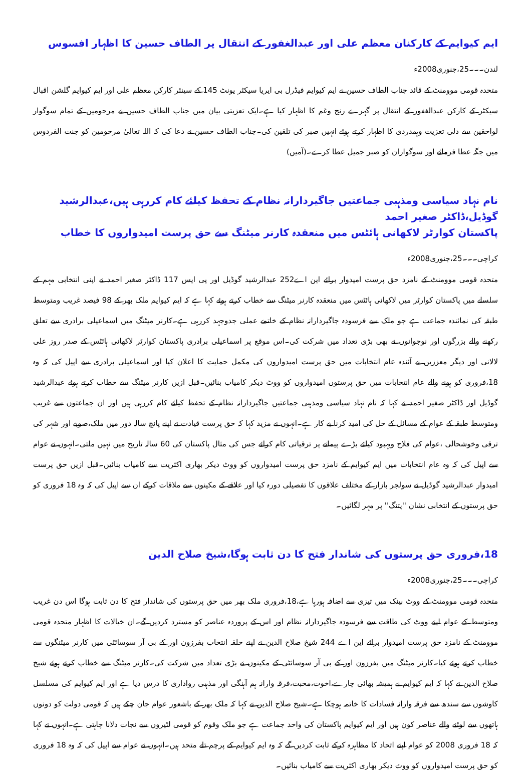ایم کیوایم کے کارکنان معظم علی اور عبدالغفور کے انتقال پر الطاف حسین کا اظہار افسوس
لندن۔۔۔25،جنوری2008ء
متحدہ قومی موومنٹ کے قائد جناب الطاف حسین نے ایم کیوایم فیڈرل بی ایریا سیکٹر یونٹ 145 کے سینئر کارکن معظم علی اور ایم کیوایم گلشن اقبال سیکٹر کے کارکن عبدالغفور کے انتقال پر گہرے رنج وغم کا اظہار کیا ہے۔ایک تعزیتی بیان میں جناب الطاف حسین نے مرحومین کے تمام سوگوار لواحقین سے دلی تعزیت وہمدردی کا اظہار کرتے ہوئے انہیں صبر کی تلقین کی۔جناب الطاف حسین نے دعا کی کہ اللہ تعالیٰ مرحومین کو جنت الفردوس میں جگہ عطا فرمائے اور سوگواران کو صبر جمیل عطا کرے۔(آمین)
نام نہاد سیاسی ومذہبی جماعتیں جاگیردارانہ نظام کے تحفظ کیلئے کام کررہی ہیں،عبدالرشید گوڈیل،ڈاکٹر صغیر احمد
پاکستان کوارٹر لاکھانی ہائٹس میں منعقدہ کارنر میٹنگ سے حق پرست امیدواروں کا خطاب
کراچی۔۔۔25،جنوری2008ء
متحدہ قومی موومنٹ کے نامزد حق پرست امیدوار برائے این اے252 عبدالرشید گوڈیل اور پی ایس 117 ڈاکٹر صغیر احمد نے اپنی انتخابی مہم کے سلسلے میں پاکستان کوارٹر میں لاکھانی ہائٹس میں منعقدہ کارنر میٹنگ سے خطاب کرتے ہوئے کہا ہے کہ ایم کیوایم ملک بھر کے 98 فیصد غریب ومتوسط طبقہ کی نمائندہ جماعت ہے جو ملک سے فرسودہ جاگیردارانہ نظام کے خاتمے عملی جدوجہد کررہی ہے۔کارنر میٹنگ میں اسماعیلی برادری سے تعلق رکھنے والے بزرگوں اور نوجوانوں نے بھی بڑی تعداد میں شرکت کی۔اس موقع پر اسماعیلی برادری پاکستان کوارٹر لاکھانی ہائٹس کے صدر روز علی لالانی اور دیگر معززین نے آئندہ عام انتخابات میں حق پرست امیدواروں کی مکمل حمایت کا اعلان کیا اور اسماعیلی برادری سے اپیل کی کہ وہ 18،فروری کو ہونے والے عام انتخابات میں حق پرستوں امیدواروں کو ووٹ دیکر کامیاب بنائیں۔قبل ازیں کارنر میٹنگ سے خطاب کرتے ہوئے عبدالرشید گوڈیل اور ڈاکٹر صغیر احمد نے کہا کہ نام نہاد سیاسی ومذہبی جماعتیں جاگیردارانہ نظام کے تحفظ کیلئے کام کررہی ہیں اور ان جماعتوں سے غریب ومتوسط طبقہ کے عوام کے مسائل کے حل کی امید کرنا بے کار ہے۔انہوں نے مزید کہا کہ حق پرست قیادت نے اپنے پانچ سالہ دور میں ملک،صوبے اور شہر کی ترقی وخوشحالی ،عوام کی فلاح وبہبود کیلئے بڑے پیمانے پر ترقیاتی کام کرائے جس کی مثال پاکستان کی 60 سالہ تاریخ میں نہیں ملتی۔انہوں نے عوام سے اپیل کی کہ وہ عام انتخابات میں ایم کیوایم کے نامزد حق پرست امیدواروں کو ووٹ دیکر بھاری اکثریت سے کامیاب بنائیں۔قبل ازیں حق پرست امیدوار عبدالرشید گوڈیل نے سولجر بازار کے مختلف علاقوں کا تفصیلی دورہ کیا اور علاقے کے مکینوں سے ملاقات کرکے ان سے اپیل کی کہ وہ 18 فروری کو حق پرستوں کے انتخابی نشان ''پتنگ'' پر مہر لگائیں۔
18،فروری حق پرستوں کی شاندار فتح کا دن ثابت ہوگا،شیخ صلاح الدین
کراچی۔۔۔25،جنوری2008ء
متحدہ قومی موومنٹ کے ووٹ بینک میں تیزی سے اضافہ ہورہا ہے،18،فروری ملک بھر میں حق پرستوں کی شاندار فتح کا دن ثابت ہوگا اس دن غریب ومتوسط کے عوام اپنے ووٹ کی طاقت سے فرسودہ جاگیردارانہ نظام اور اس کے پروردہ عناصر کو مسترد کردیں گے۔ان خیالات کا اظہار متحدہ قومی موومنٹ کے نامزد حق پرست امیدوار برائے این اے 244 شیخ صلاح الدین نے اپنے حلقہ انتخاب بفرزون اور کے بی آر سوسائٹی میں کارنر میٹنگوں سے خطاب کرتے ہوئے کیا۔کارنر میٹنگ میں بفرزون اور کے بی آر سوسائٹی کے مکینوں نے بڑی تعداد میں شرکت کی۔کارنر میٹنگ سے خطاب کرتے ہوئے شیخ صلاح الدین نے کہا کہ ایم کیوایم نے ہمیشہ بھائی چارے،اخوت،محبت،فرقہ وارانہ ہم آہنگی اور مذہبی رواداری کا درس دیا ہے اور ایم کیوایم کی مسلسل کاوشوں سے سندھ سے فرقہ وارانہ فسادات کا خاتمہ ہوچکا ہے۔شیخ صلاح الدین نے کہا کہ ملک بھر کے باشعور عوام جان چکے ہیں کہ قومی دولت کو دونوں ہاتھوں سے لوٹنے والے عناصر کون ہیں اور ایم کیوایم پاکستان کی واحد جماعت ہے جو ملک وقوم کو قومی لٹیروں سے نجات دلانا چاہتی ہے۔انہوں نے کہا کہ 18 فروری 2008 کو عوام اپنے اتحاد کا مظاہرہ کرکے ثابت کردیں گے کہ وہ ایم کیوایم کے پرچم تلے متحد ہیں۔انہوں نے عوام سے اپیل کی کہ وہ 18 فروری کو حق پرست امیدواروں کو ووٹ دیکر بھاری اکثریت سے کامیاب بنائیں۔